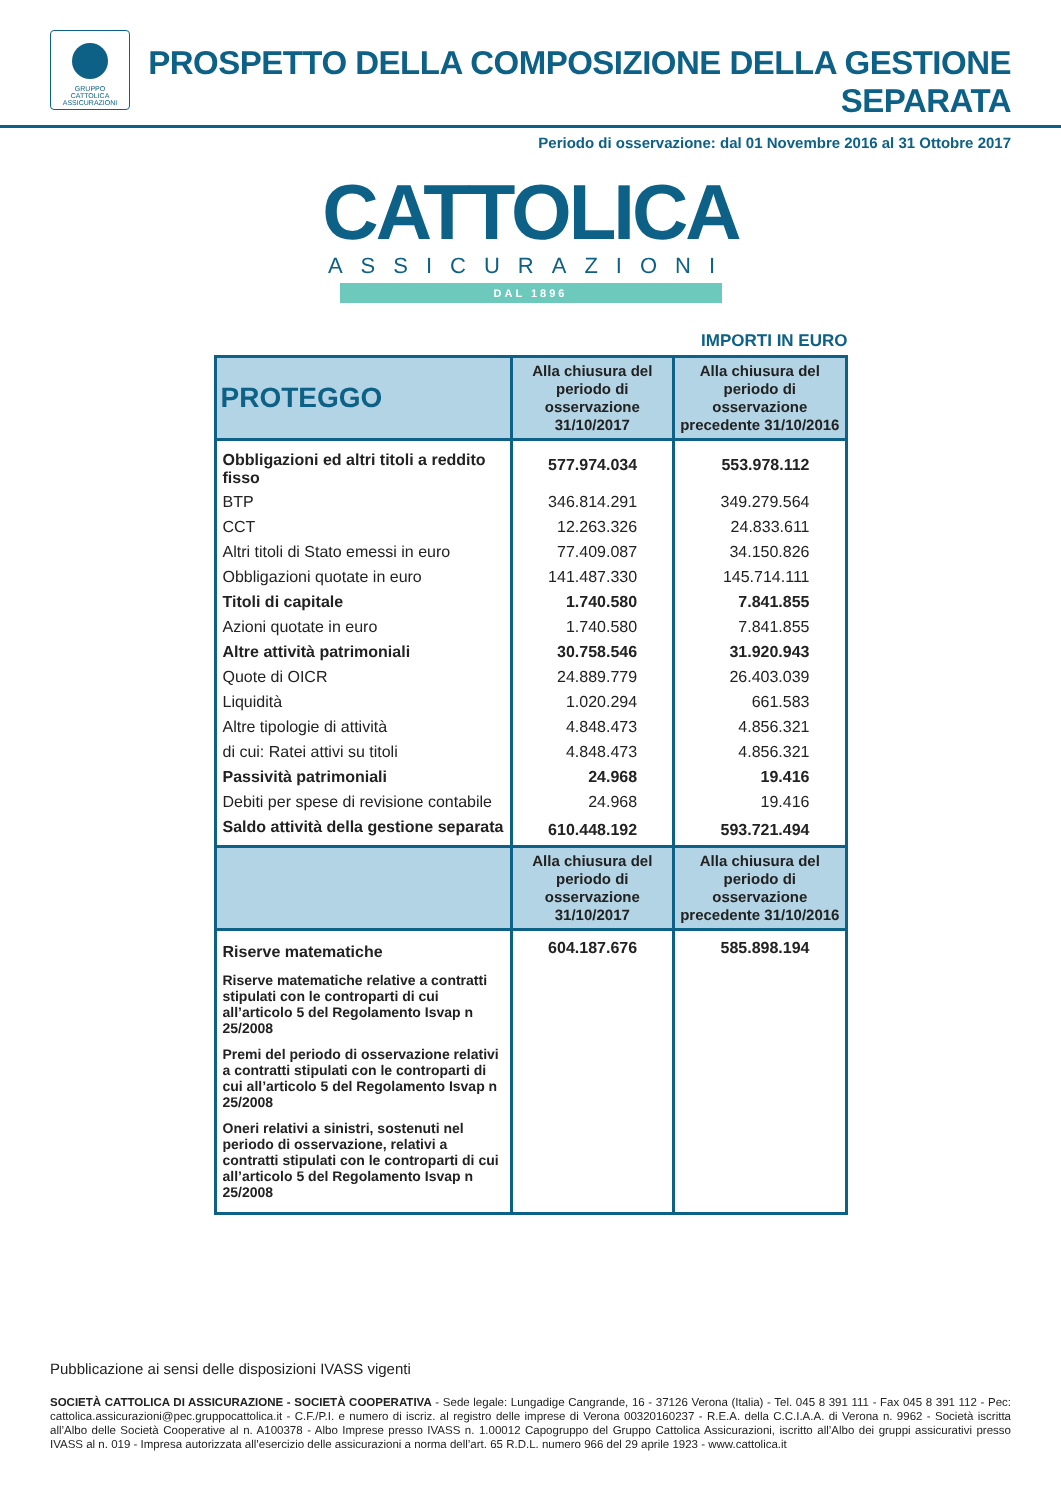GRUPPO
CATTOLICA
ASSICURAZIONI
PROSPETTO DELLA COMPOSIZIONE DELLA GESTIONE SEPARATA
Periodo di osservazione: dal 01 Novembre 2016 al 31 Ottobre 2017
CATTOLICA
ASSICURAZIONI
DAL 1896
IMPORTI IN EURO
| PROTEGGO | Alla chiusura del periodo di osservazione 31/10/2017 | Alla chiusura del periodo di osservazione precedente 31/10/2016 |
| --- | --- | --- |
| Obbligazioni ed altri titoli a reddito fisso | 577.974.034 | 553.978.112 |
| BTP | 346.814.291 | 349.279.564 |
| CCT | 12.263.326 | 24.833.611 |
| Altri titoli di Stato emessi in euro | 77.409.087 | 34.150.826 |
| Obbligazioni quotate in euro | 141.487.330 | 145.714.111 |
| Titoli di capitale | 1.740.580 | 7.841.855 |
| Azioni quotate in euro | 1.740.580 | 7.841.855 |
| Altre attività patrimoniali | 30.758.546 | 31.920.943 |
| Quote di OICR | 24.889.779 | 26.403.039 |
| Liquidità | 1.020.294 | 661.583 |
| Altre tipologie di attività | 4.848.473 | 4.856.321 |
| di cui: Ratei attivi su titoli | 4.848.473 | 4.856.321 |
| Passività patrimoniali | 24.968 | 19.416 |
| Debiti per spese di revisione contabile | 24.968 | 19.416 |
| Saldo attività della gestione separata | 610.448.192 | 593.721.494 |
| | Alla chiusura del periodo di osservazione 31/10/2017 | Alla chiusura del periodo di osservazione precedente 31/10/2016 |
| Riserve matematiche | 604.187.676 | 585.898.194 |
| Riserve matematiche relative a contratti stipulati con le controparti di cui all’articolo 5 del Regolamento Isvap n 25/2008 | | |
| Premi del periodo di osservazione relativi a contratti stipulati con le controparti di cui all’articolo 5 del Regolamento Isvap n 25/2008 | | |
| Oneri relativi a sinistri, sostenuti nel periodo di osservazione, relativi a contratti stipulati con le controparti di cui all’articolo 5 del Regolamento Isvap n 25/2008 | | |
Pubblicazione ai sensi delle disposizioni IVASS vigenti
SOCIETÀ CATTOLICA DI ASSICURAZIONE - SOCIETÀ COOPERATIVA - Sede legale: Lungadige Cangrande, 16 - 37126 Verona (Italia) - Tel. 045 8 391 111 - Fax 045 8 391 112 - Pec: cattolica.assicurazioni@pec.gruppocattolica.it - C.F./P.I. e numero di iscriz. al registro delle imprese di Verona 00320160237 - R.E.A. della C.C.I.A.A. di Verona n. 9962 - Società iscritta all’Albo delle Società Cooperative al n. A100378 - Albo Imprese presso IVASS n. 1.00012 Capogruppo del Gruppo Cattolica Assicurazioni, iscritto all’Albo dei gruppi assicurativi presso IVASS al n. 019 - Impresa autorizzata all’esercizio delle assicurazioni a norma dell’art. 65 R.D.L. numero 966 del 29 aprile 1923 - www.cattolica.it